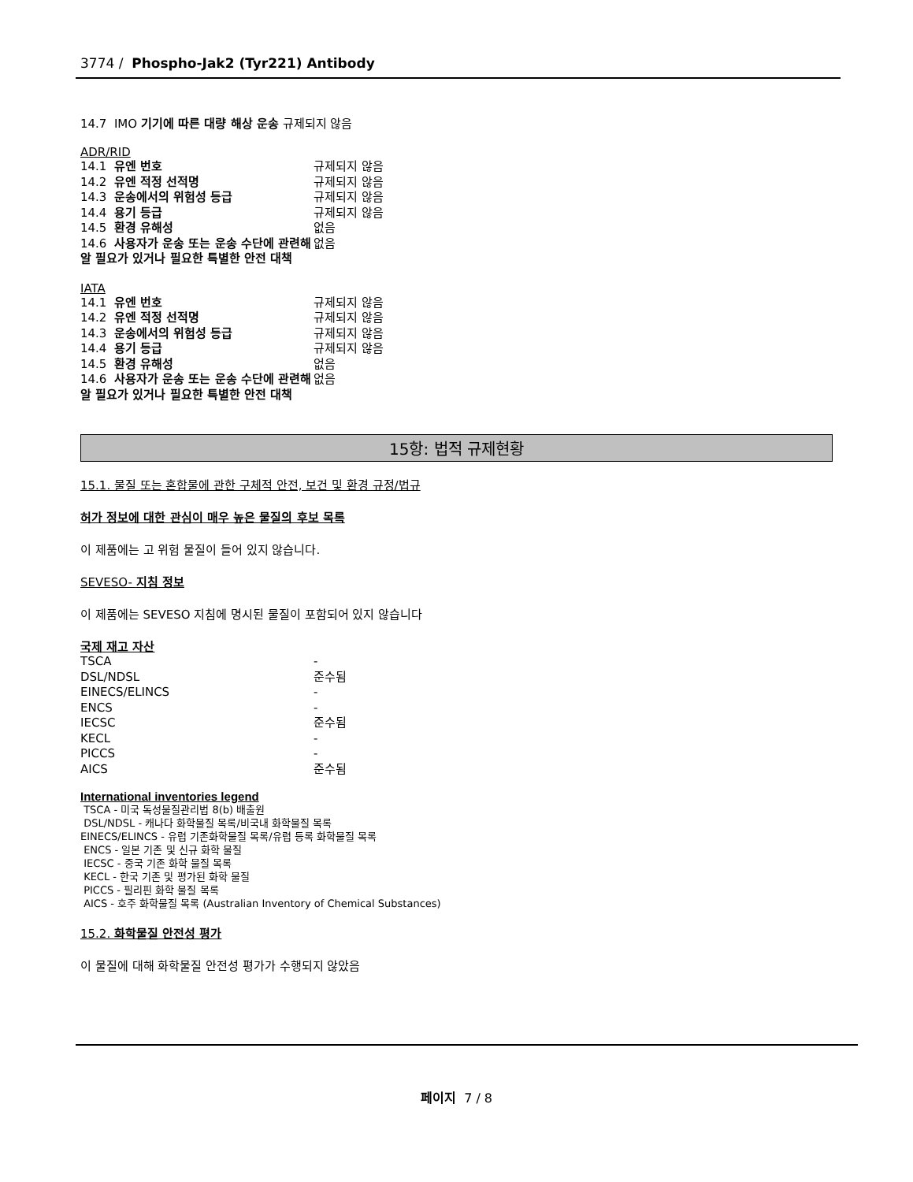3774 / Phospho-Jak2 (Tyr221) Antibody
14.7 IMO 기기에 따른 대량 해상 운송 규제되지 않음
ADR/RID
| 14.1 유엔 번호 | 규제되지 않음 |
| 14.2 유엔 적정 선적명 | 규제되지 않음 |
| 14.3 운송에서의 위험성 등급 | 규제되지 않음 |
| 14.4 용기 등급 | 규제되지 않음 |
| 14.5 환경 유해성 | 없음 |
| 14.6 사용자가 운송 또는 운송 수단에 관련해 알 필요가 있거나 필요한 특별한 안전 대책 | 없음 |
IATA
| 14.1 유엔 번호 | 규제되지 않음 |
| 14.2 유엔 적정 선적명 | 규제되지 않음 |
| 14.3 운송에서의 위험성 등급 | 규제되지 않음 |
| 14.4 용기 등급 | 규제되지 않음 |
| 14.5 환경 유해성 | 없음 |
| 14.6 사용자가 운송 또는 운송 수단에 관련해 알 필요가 있거나 필요한 특별한 안전 대책 | 없음 |
15항: 법적 규제현황
15.1. 물질 또는 혼합물에 관한 구체적 안전, 보건 및 환경 규정/법규
허가 정보에 대한 관심이 매우 높은 물질의 후보 목록
이 제품에는 고 위험 물질이 들어 있지 않습니다.
SEVESO- 지침 정보
이 제품에는 SEVESO 지침에 명시된 물질이 포함되어 있지 않습니다
국제 재고 자산
| TSCA | - |
| DSL/NDSL | 준수됨 |
| EINECS/ELINCS | - |
| ENCS | - |
| IECSC | 준수됨 |
| KECL | - |
| PICCS | - |
| AICS | 준수됨 |
International inventories legend
TSCA - 미국 독성물질관리법 8(b) 배출원
DSL/NDSL - 캐나다 화학물질 목록/비국내 화학물질 목록
EINECS/ELINCS - 유럽 기존화학물질 목록/유럽 등록 화학물질 목록
ENCS - 일본 기존 및 신규 화학 물질
IECSC - 중국 기존 화학 물질 목록
KECL - 한국 기존 및 평가된 화학 물질
PICCS - 필리핀 화학 물질 목록
AICS - 호주 화학물질 목록 (Australian Inventory of Chemical Substances)
15.2. 화학물질 안전성 평가
이 물질에 대해 화학물질 안전성 평가가 수행되지 않았음
페이지 7 / 8